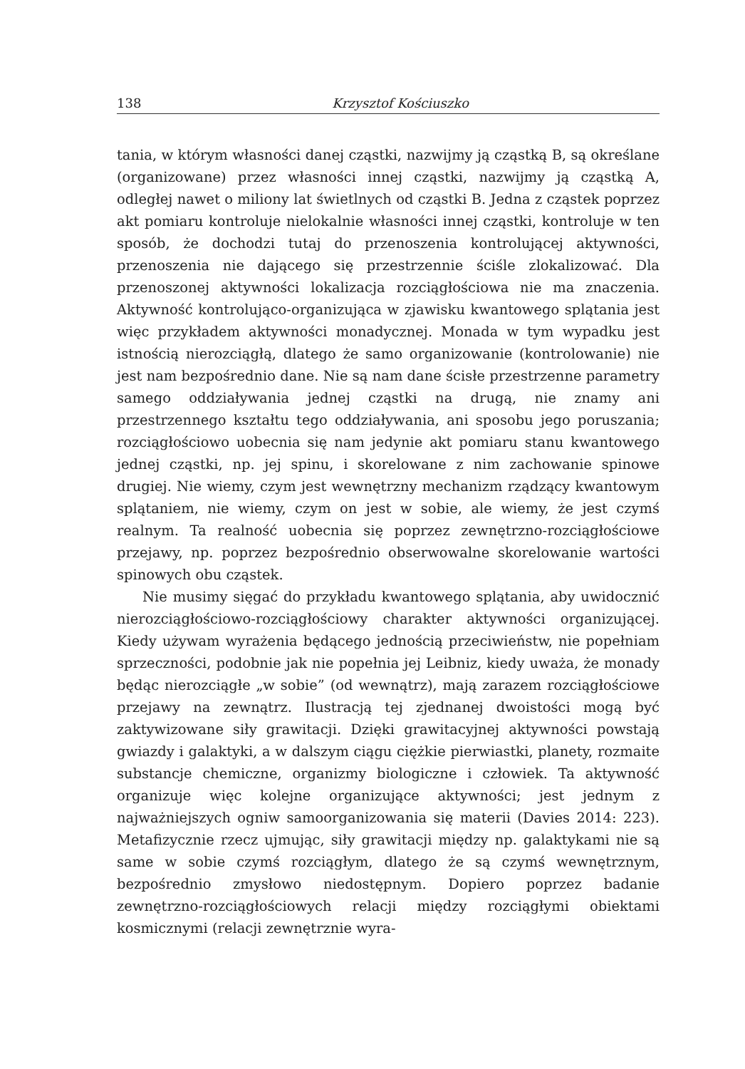138 Krzysztof Kościuszko
tania, w którym własności danej cząstki, nazwijmy ją cząstką B, są określane (organizowane) przez własności innej cząstki, nazwijmy ją cząstką A, odległej nawet o miliony lat świetlnych od cząstki B. Jedna z cząstek poprzez akt pomiaru kontroluje nielokalnie własności innej cząstki, kontroluje w ten sposób, że dochodzi tutaj do przenoszenia kontrolującej aktywności, przenoszenia nie dającego się przestrzennie ściśle zlokalizować. Dla przenoszonej aktywności lokalizacja rozciągłościowa nie ma znaczenia. Aktywność kontrolująco-organizująca w zjawisku kwantowego splątania jest więc przykładem aktywności monadycznej. Monada w tym wypadku jest istnością nierozciągłą, dlatego że samo organizowanie (kontrolowanie) nie jest nam bezpośrednio dane. Nie są nam dane ścisłe przestrzenne parametry samego oddziaływania jednej cząstki na drugą, nie znamy ani przestrzennego kształtu tego oddziaływania, ani sposobu jego poruszania; rozciągłościowo uobecnia się nam jedynie akt pomiaru stanu kwantowego jednej cząstki, np. jej spinu, i skorelowane z nim zachowanie spinowe drugiej. Nie wiemy, czym jest wewnętrzny mechanizm rządzący kwantowym splątaniem, nie wiemy, czym on jest w sobie, ale wiemy, że jest czymś realnym. Ta realność uobecnia się poprzez zewnętrzno-rozciągłościowe przejawy, np. poprzez bezpośrednio obserwowalne skorelowanie wartości spinowych obu cząstek.
Nie musimy sięgać do przykładu kwantowego splątania, aby uwidocznić nierozciągłościowo-rozciągłościowy charakter aktywności organizującej. Kiedy używam wyrażenia będącego jednością przeciwieństw, nie popełniam sprzeczności, podobnie jak nie popełnia jej Leibniz, kiedy uważa, że monady będąc nierozciągłe „w sobie” (od wewnątrz), mają zarazem rozciągłościowe przejawy na zewnątrz. Ilustracją tej zjednanej dwoistości mogą być zaktywizowane siły grawitacji. Dzięki grawitacyjnej aktywności powstają gwiazdy i galaktyki, a w dalszym ciągu ciężkie pierwiastki, planety, rozmaite substancje chemiczne, organizmy biologiczne i człowiek. Ta aktywność organizuje więc kolejne organizujące aktywności; jest jednym z najważniejszych ogniw samoorganizowania się materii (Davies 2014: 223). Metafizycznie rzecz ujmując, siły grawitacji między np. galaktykami nie są same w sobie czymś rozciągłym, dlatego że są czymś wewnętrznym, bezpośrednio zmysłowo niedostępnym. Dopiero poprzez badanie zewnętrzno-rozciągłościowych relacji między rozciągłymi obiektami kosmicznymi (relacji zewnętrznie wyra-